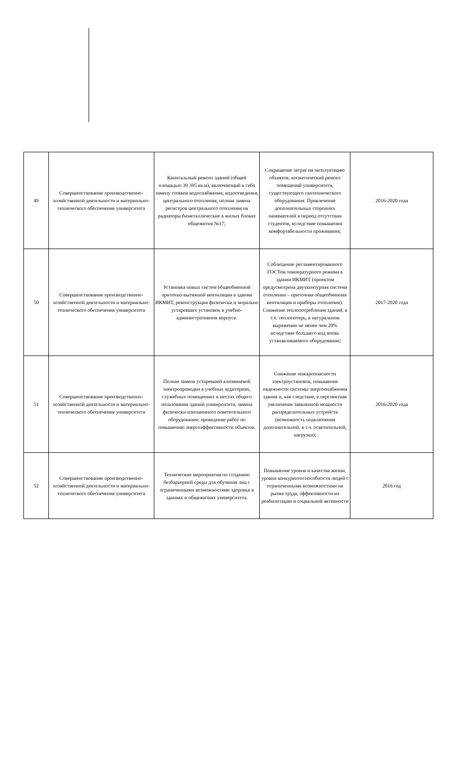| 49 | Совершенствование производственно-хозяйственной деятельности и материально-технического обеспечения университета | Капитальный ремонт зданий (общей площадью 39 395 кв.м), включающий в себя замену стояков водоснабжения, водоотведения, центрального отопления; полная замена регистров центрального отопления на радиаторы биметаллические в жилых блоках общежития №17; | Сокращение затрат на эксплуатацию объектов, косметический ремонт помещений университета, существующего сантехнического оборудования. Привлечение дополнительных сторонних нанимателей в период отсутствия студентов, вследствие повышения комфортабельности проживания; | 2016-2020 года |
| 50 | Совершенствование производственно-хозяйственной деятельности и материально-технического обеспечения университета | Установка новых систем общеобменной приточно-вытяжной вентиляции в здании ИКМИТ, реконструкция физически и морально устаревших установок в учебно-административном корпусе. | Соблюдение регламентированного ГОСТом температурного режима в здании ИКМИТ (проектом предусмотрена двухконтурная система отопления – приточная общеобменная вентиляция и приборы отопления). Снижение теплопотребления зданий, в т.ч. теплопотерь, в натуральном выражении не менее чем 20% вследствие большего кпд вновь устанавливаемого оборудования; | 2017-2020 года |
| 51 | Совершенствование производственно-хозяйственной деятельности и материально-технического обеспечения университета | Полная замена устаревшей алюминевой электропроводки в учебных аудиториях, служебных помещениях и местах общего пользования зданий университета, замена физически изношенного осветительного оборудования; проведение работ по повышению энергоэффективности объектов. | Снижение пожароопасности электроустановок, повышение надежности системы энергоснабжения здания и, как следствие, в перспективе увеличение заявленной мощности распределительных устройств (возможность подключения дополнительной, в т.ч. осветительной, нагрузки); | 2016-2020 года |
| 52 | Совершенствование производственно-хозяйственной деятельности и материально-технического обеспечения университета | Технические мероприятия по созданию безбарьерной среды для обучения лиц с ограниченными возможностями здоровья в зданиях и общежитиях университета. | Повышение уровня и качества жизни, уровня конкурентоспособности людей с ограниченными возможностями на рынке труда, эффективности их реабилитации и социальной активности | 2016 год |